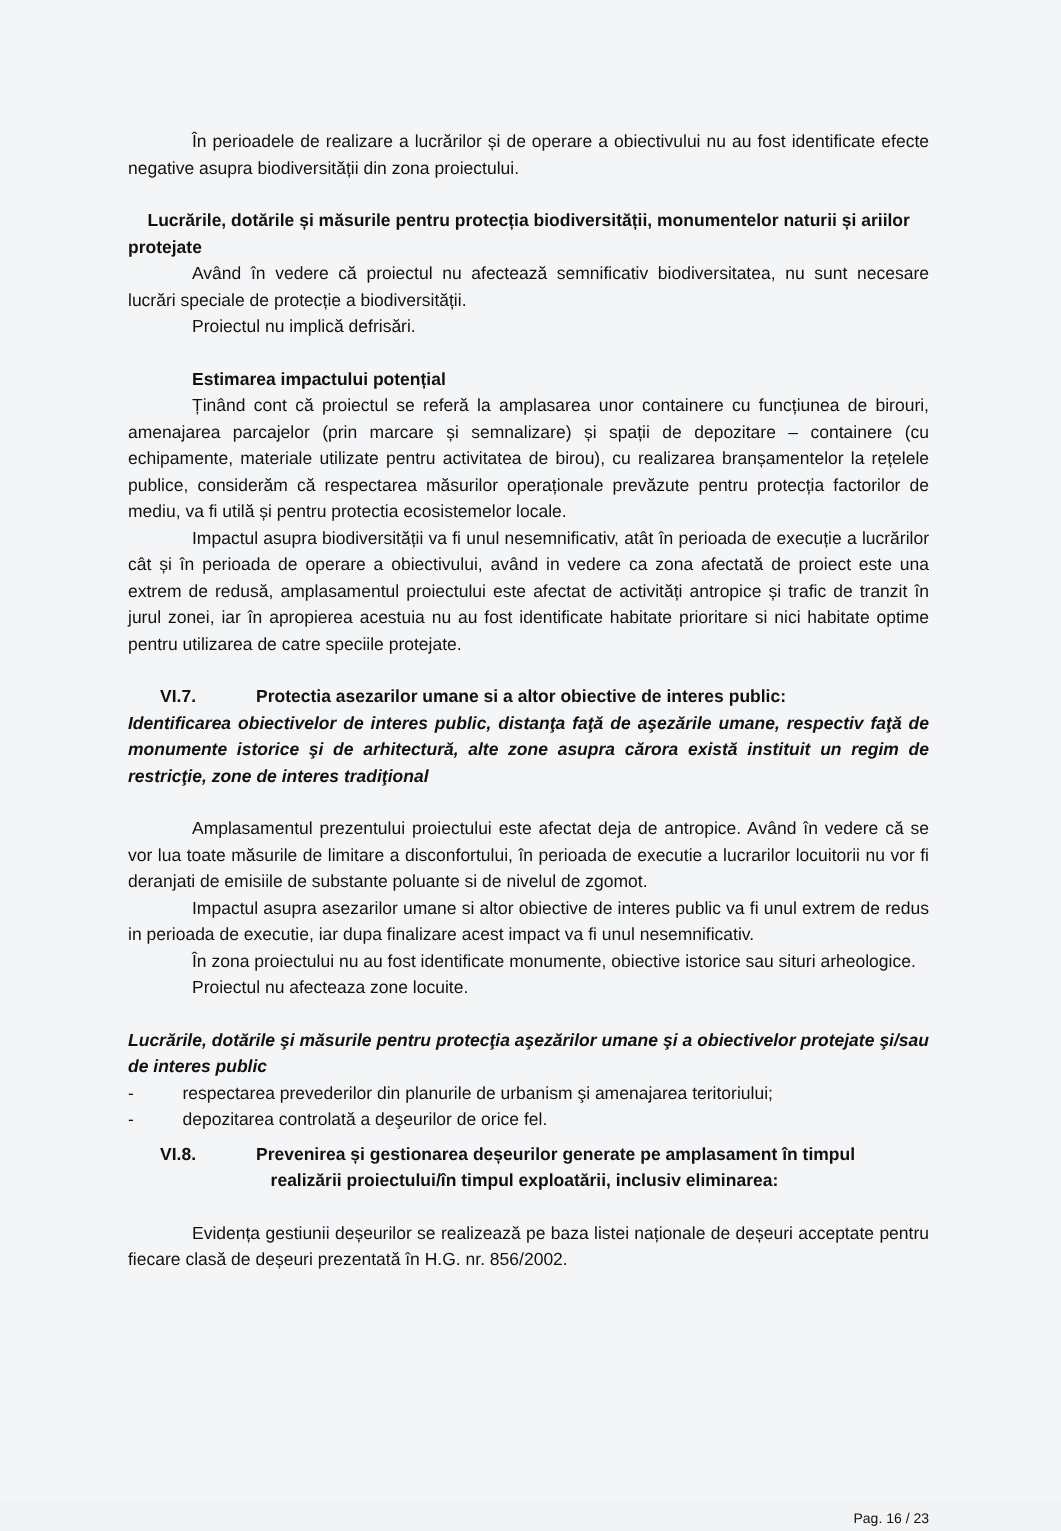În perioadele de realizare a lucrărilor și de operare a obiectivului nu au fost identificate efecte negative asupra biodiversității din zona proiectului.
Lucrările, dotările și măsurile pentru protecția biodiversității, monumentelor naturii și ariilor protejate
Având în vedere că proiectul nu afectează semnificativ biodiversitatea, nu sunt necesare lucrări speciale de protecție a biodiversității.
Proiectul nu implică defrisări.
Estimarea impactului potențial
Ținând cont că proiectul se referă la amplasarea unor containere cu funcțiunea de birouri, amenajarea parcajelor (prin marcare și semnalizare) și spații de depozitare – containere (cu echipamente, materiale utilizate pentru activitatea de birou), cu realizarea branșamentelor la rețelele publice, considerăm că respectarea măsurilor operaționale prevăzute pentru protecția factorilor de mediu, va fi utilă și pentru protectia ecosistemelor locale.
Impactul asupra biodiversității va fi unul nesemnificativ, atât în perioada de execuție a lucrărilor cât și în perioada de operare a obiectivului, având in vedere ca zona afectată de proiect este una extrem de redusă, amplasamentul proiectului este afectat de activități antropice și trafic de tranzit în jurul zonei, iar în apropierea acestuia nu au fost identificate habitate prioritare si nici habitate optime pentru utilizarea de catre speciile protejate.
VI.7. Protectia asezarilor umane si a altor obiective de interes public:
Identificarea obiectivelor de interes public, distanţa faţă de aşezările umane, respectiv faţă de monumente istorice şi de arhitectură, alte zone asupra cărora există instituit un regim de restricţie, zone de interes tradiţional
Amplasamentul prezentului proiectului este afectat deja de antropice. Având în vedere că se vor lua toate măsurile de limitare a disconfortului, în perioada de executie a lucrarilor locuitorii nu vor fi deranjati de emisiile de substante poluante si de nivelul de zgomot.
Impactul asupra asezarilor umane si altor obiective de interes public va fi unul extrem de redus in perioada de executie, iar dupa finalizare acest impact va fi unul nesemnificativ.
În zona proiectului nu au fost identificate monumente, obiective istorice sau situri arheologice.
Proiectul nu afecteaza zone locuite.
Lucrările, dotările şi măsurile pentru protecţia aşezărilor umane şi a obiectivelor protejate şi/sau de interes public
- respectarea prevederilor din planurile de urbanism şi amenajarea teritoriului;
- depozitarea controlată a deşeurilor de orice fel.
VI.8. Prevenirea și gestionarea deșeurilor generate pe amplasament în timpul
realizării proiectului/în timpul exploatării, inclusiv eliminarea:
Evidența gestiunii deșeurilor se realizează pe baza listei naționale de deșeuri acceptate pentru fiecare clasă de deșeuri prezentată în H.G. nr. 856/2002.
Pag. 16 / 23